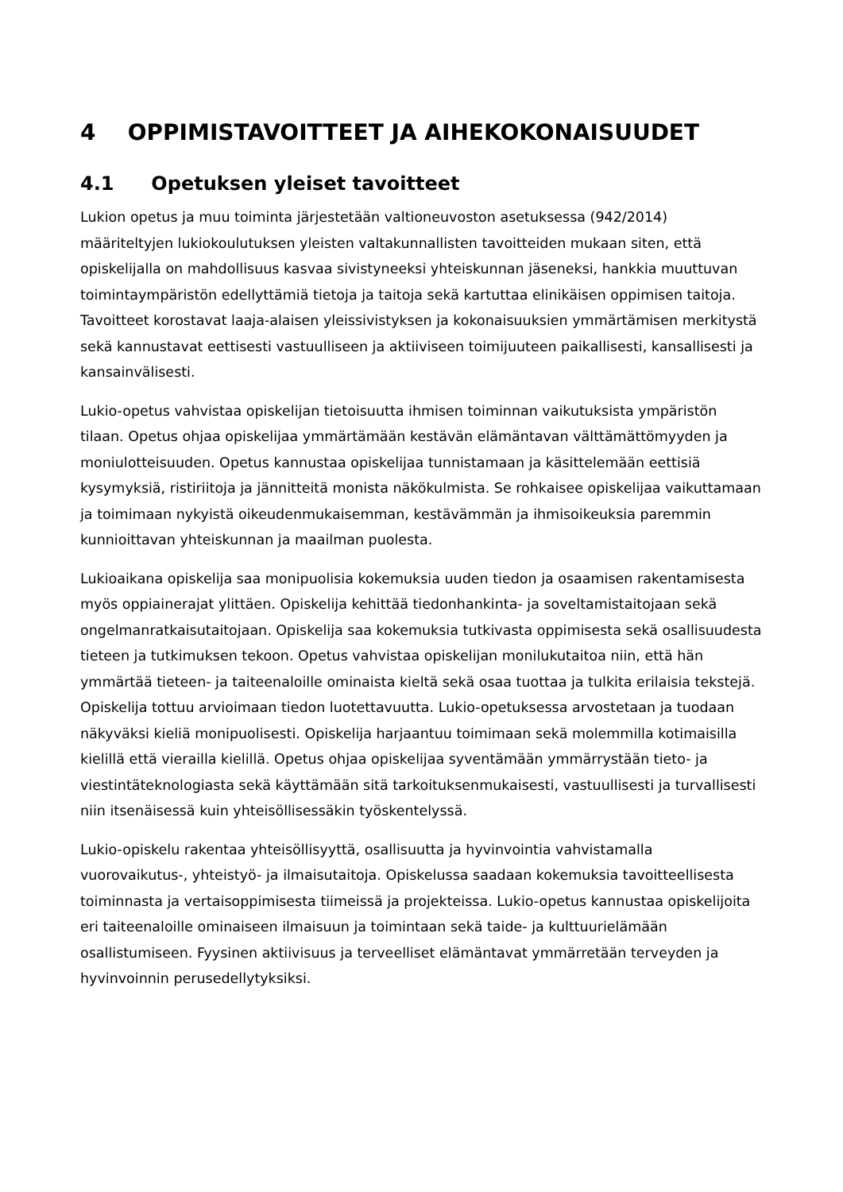4 OPPIMISTAVOITTEET JA AIHEKOKONAISUUDET
4.1 Opetuksen yleiset tavoitteet
Lukion opetus ja muu toiminta järjestetään valtioneuvoston asetuksessa (942/2014) määriteltyjen lukiokoulutuksen yleisten valtakunnallisten tavoitteiden mukaan siten, että opiskelijalla on mahdollisuus kasvaa sivistyneeksi yhteiskunnan jäseneksi, hankkia muuttuvan toimintaympäristön edellyttämiä tietoja ja taitoja sekä kartuttaa elinikäisen oppimisen taitoja. Tavoitteet korostavat laaja-alaisen yleissivistyksen ja kokonaisuuksien ymmärtämisen merkitystä sekä kannustavat eettisesti vastuulliseen ja aktiiviseen toimijuuteen paikallisesti, kansallisesti ja kansainvälisesti.
Lukio-opetus vahvistaa opiskelijan tietoisuutta ihmisen toiminnan vaikutuksista ympäristön tilaan. Opetus ohjaa opiskelijaa ymmärtämään kestävän elämäntavan välttämättömyyden ja moniulotteisuuden. Opetus kannustaa opiskelijaa tunnistamaan ja käsittelemään eettisiä kysymyksiä, ristiriitoja ja jännitteitä monista näkökulmista. Se rohkaisee opiskelijaa vaikuttamaan ja toimimaan nykyistä oikeudenmukaisemman, kestävämmän ja ihmisoikeuksia paremmin kunnioittavan yhteiskunnan ja maailman puolesta.
Lukioaikana opiskelija saa monipuolisia kokemuksia uuden tiedon ja osaamisen rakentamisesta myös oppiainerajat ylittäen. Opiskelija kehittää tiedonhankinta- ja soveltamistaitojaan sekä ongelmanratkaisutaitojaan. Opiskelija saa kokemuksia tutkivasta oppimisesta sekä osallisuudesta tieteen ja tutkimuksen tekoon. Opetus vahvistaa opiskelijan monilukutaitoa niin, että hän ymmärtää tieteen- ja taiteenaloille ominaista kieltä sekä osaa tuottaa ja tulkita erilaisia tekstejä. Opiskelija tottuu arvioimaan tiedon luotettavuutta. Lukio-opetuksessa arvostetaan ja tuodaan näkyväksi kieliä monipuolisesti. Opiskelija harjaantuu toimimaan sekä molemmilla kotimaisilla kielillä että vierailla kielillä. Opetus ohjaa opiskelijaa syventämään ymmärrystään tieto- ja viestintäteknologiasta sekä käyttämään sitä tarkoituksenmukaisesti, vastuullisesti ja turvallisesti niin itsenäisessä kuin yhteisöllisessäkin työskentelyssä.
Lukio-opiskelu rakentaa yhteisöllisyyttä, osallisuutta ja hyvinvointia vahvistamalla vuorovaikutus-, yhteistyö- ja ilmaisutaitoja. Opiskelussa saadaan kokemuksia tavoitteellisesta toiminnasta ja vertaisoppimisesta tiimeissä ja projekteissa. Lukio-opetus kannustaa opiskelijoita eri taiteenaloille ominaiseen ilmaisuun ja toimintaan sekä taide- ja kulttuurielämään osallistumiseen. Fyysinen aktiivisuus ja terveelliset elämäntavat ymmärretään terveyden ja hyvinvoinnin perusedellytyksiksi.